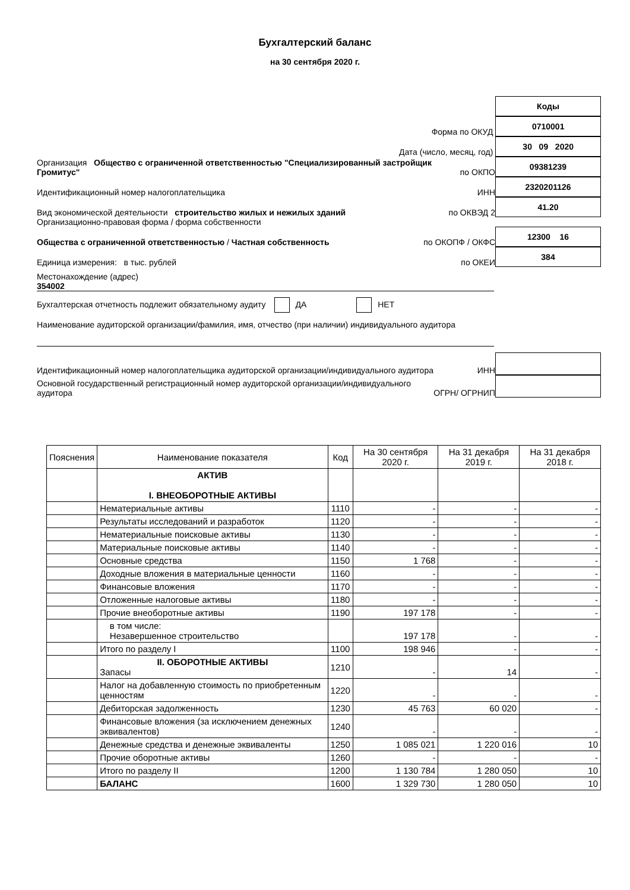Бухгалтерский баланс
на 30 сентября 2020 г.
Коды
Форма по ОКУД
0710001
Дата (число, месяц, год)
30 09 2020
Организация Общество с ограниченной ответственностью "Специализированный застройщик Громитус"
по ОКПО
09381239
Идентификационный номер налогоплательщика
ИНН
2320201126
Вид экономической деятельности строительство жилых и нежилых зданий
по ОКВЭД 2
41.20
Организационно-правовая форма / форма собственности
Общества с ограниченной ответственностью / Частная собственность
по ОКОПФ / ОКФС
12300 16
Единица измерения: в тыс. рублей
по ОКЕИ
384
Местонахождение (адрес)
354002
Бухгалтерская отчетность подлежит обязательному аудиту ДА НЕТ
Наименование аудиторской организации/фамилия, имя, отчество (при наличии) индивидуального аудитора
Идентификационный номер налогоплательщика аудиторской организации/индивидуального аудитора
ИНН
Основной государственный регистрационный номер аудиторской организации/индивидуального аудитора
ОГРН/ ОГРНИП
| Пояснения | Наименование показателя | Код | На 30 сентября 2020 г. | На 31 декабря 2019 г. | На 31 декабря 2018 г. |
| --- | --- | --- | --- | --- | --- |
| | АКТИВ I. ВНЕОБОРОТНЫЕ АКТИВЫ | | | | |
| | Нематериальные активы | 1110 | - | - | - |
| | Результаты исследований и разработок | 1120 | - | - | - |
| | Нематериальные поисковые активы | 1130 | - | - | - |
| | Материальные поисковые активы | 1140 | - | - | - |
| | Основные средства | 1150 | 1 768 | - | - |
| | Доходные вложения в материальные ценности | 1160 | - | - | - |
| | Финансовые вложения | 1170 | - | - | - |
| | Отложенные налоговые активы | 1180 | - | - | - |
| | Прочие внеоборотные активы | 1190 | 197 178 | - | - |
| | в том числе: Незавершенное строительство | | 197 178 | - | - |
| | Итого по разделу I | 1100 | 198 946 | - | - |
| | II. ОБОРОТНЫЕ АКТИВЫ Запасы | 1210 | - | 14 | - |
| | Налог на добавленную стоимость по приобретенным ценностям | 1220 | - | - | - |
| | Дебиторская задолженность | 1230 | 45 763 | 60 020 | - |
| | Финансовые вложения (за исключением денежных эквивалентов) | 1240 | - | - | - |
| | Денежные средства и денежные эквиваленты | 1250 | 1 085 021 | 1 220 016 | 10 |
| | Прочие оборотные активы | 1260 | - | - | - |
| | Итого по разделу II | 1200 | 1 130 784 | 1 280 050 | 10 |
| | БАЛАНС | 1600 | 1 329 730 | 1 280 050 | 10 |